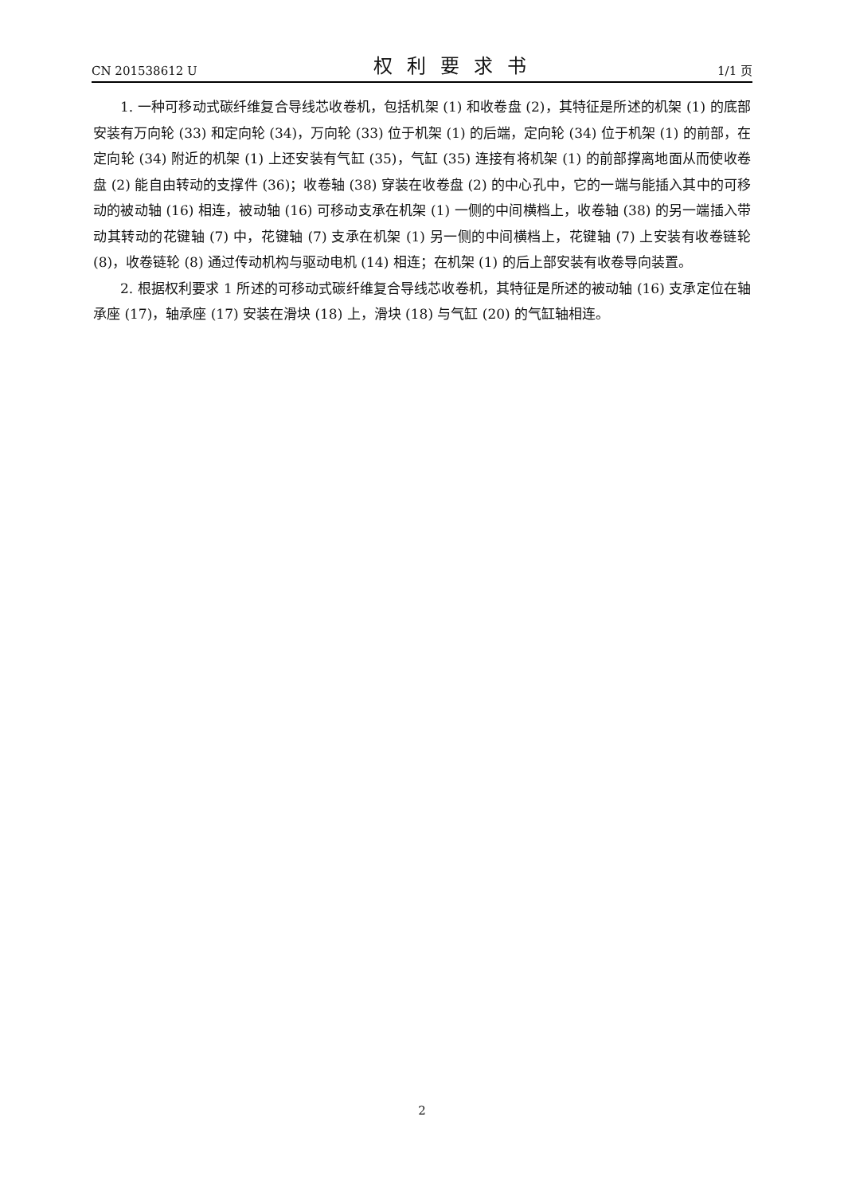CN 201538612 U 权利要求书 1/1 页
1. 一种可移动式碳纤维复合导线芯收卷机，包括机架 (1) 和收卷盘 (2)，其特征是所述的机架 (1) 的底部安装有万向轮 (33) 和定向轮 (34)，万向轮 (33) 位于机架 (1) 的后端，定向轮 (34) 位于机架 (1) 的前部，在定向轮 (34) 附近的机架 (1) 上还安装有气缸 (35)，气缸 (35) 连接有将机架 (1) 的前部撑离地面从而使收卷盘 (2) 能自由转动的支撑件 (36)；收卷轴 (38) 穿装在收卷盘 (2) 的中心孔中，它的一端与能插入其中的可移动的被动轴 (16) 相连，被动轴 (16) 可移动支承在机架 (1) 一侧的中间横档上，收卷轴 (38) 的另一端插入带动其转动的花键轴 (7) 中，花键轴 (7) 支承在机架 (1) 另一侧的中间横档上，花键轴 (7) 上安装有收卷链轮 (8)，收卷链轮 (8) 通过传动机构与驱动电机 (14) 相连；在机架 (1) 的后上部安装有收卷导向装置。
2. 根据权利要求 1 所述的可移动式碳纤维复合导线芯收卷机，其特征是所述的被动轴 (16) 支承定位在轴承座 (17)，轴承座 (17) 安装在滑块 (18) 上，滑块 (18) 与气缸 (20) 的气缸轴相连。
2